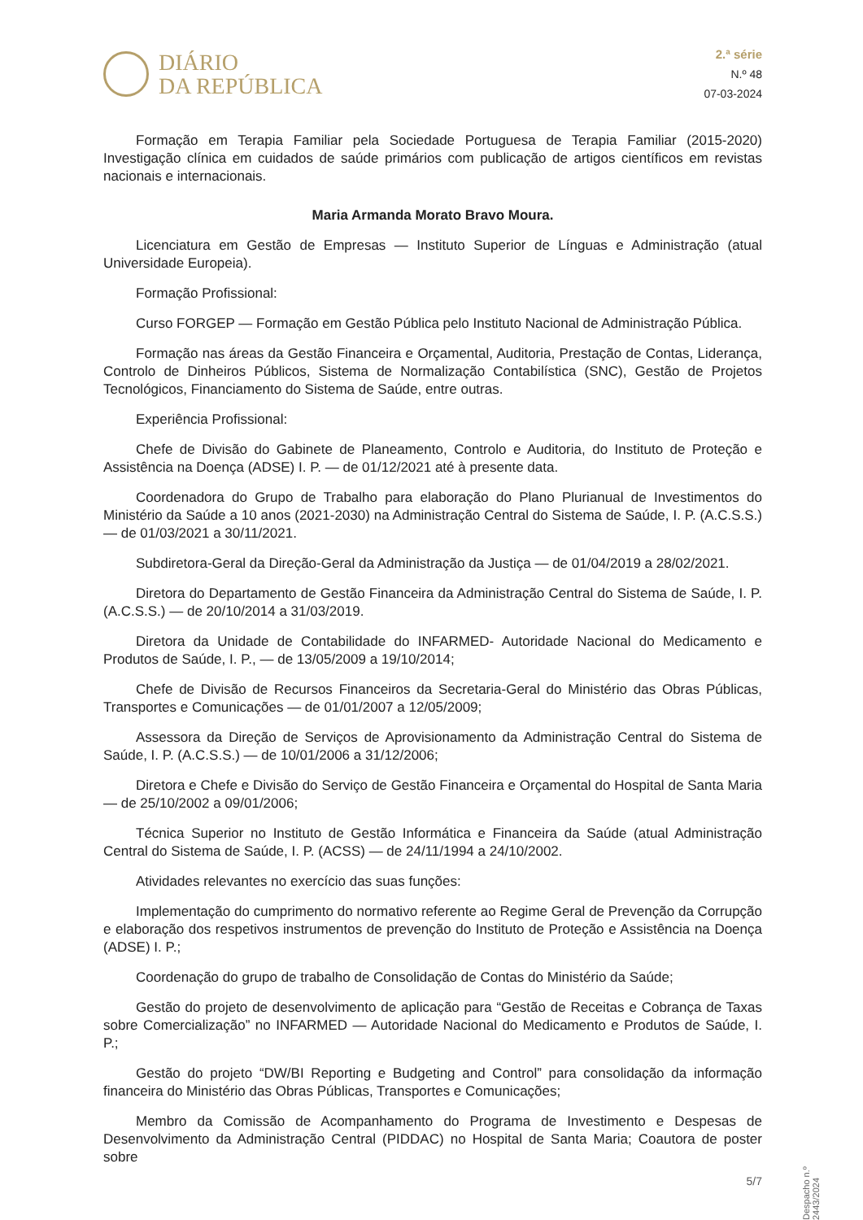DIÁRIO
DA REPÚBLICA
2.ª série
N.º 48
07-03-2024
Formação em Terapia Familiar pela Sociedade Portuguesa de Terapia Familiar (2015-2020) Investigação clínica em cuidados de saúde primários com publicação de artigos científicos em revistas nacionais e internacionais.
Maria Armanda Morato Bravo Moura.
Licenciatura em Gestão de Empresas — Instituto Superior de Línguas e Administração (atual Universidade Europeia).
Formação Profissional:
Curso FORGEP — Formação em Gestão Pública pelo Instituto Nacional de Administração Pública.
Formação nas áreas da Gestão Financeira e Orçamental, Auditoria, Prestação de Contas, Liderança, Controlo de Dinheiros Públicos, Sistema de Normalização Contabilística (SNC), Gestão de Projetos Tecnológicos, Financiamento do Sistema de Saúde, entre outras.
Experiência Profissional:
Chefe de Divisão do Gabinete de Planeamento, Controlo e Auditoria, do Instituto de Proteção e Assistência na Doença (ADSE) I. P. — de 01/12/2021 até à presente data.
Coordenadora do Grupo de Trabalho para elaboração do Plano Plurianual de Investimentos do Ministério da Saúde a 10 anos (2021-2030) na Administração Central do Sistema de Saúde, I. P. (A.C.S.S.) — de 01/03/2021 a 30/11/2021.
Subdiretora-Geral da Direção-Geral da Administração da Justiça — de 01/04/2019 a 28/02/2021.
Diretora do Departamento de Gestão Financeira da Administração Central do Sistema de Saúde, I. P. (A.C.S.S.) — de 20/10/2014 a 31/03/2019.
Diretora da Unidade de Contabilidade do INFARMED- Autoridade Nacional do Medicamento e Produtos de Saúde, I. P., — de 13/05/2009 a 19/10/2014;
Chefe de Divisão de Recursos Financeiros da Secretaria-Geral do Ministério das Obras Públicas, Transportes e Comunicações — de 01/01/2007 a 12/05/2009;
Assessora da Direção de Serviços de Aprovisionamento da Administração Central do Sistema de Saúde, I. P. (A.C.S.S.) — de 10/01/2006 a 31/12/2006;
Diretora e Chefe e Divisão do Serviço de Gestão Financeira e Orçamental do Hospital de Santa Maria — de 25/10/2002 a 09/01/2006;
Técnica Superior no Instituto de Gestão Informática e Financeira da Saúde (atual Administração Central do Sistema de Saúde, I. P. (ACSS) — de 24/11/1994 a 24/10/2002.
Atividades relevantes no exercício das suas funções:
Implementação do cumprimento do normativo referente ao Regime Geral de Prevenção da Corrupção e elaboração dos respetivos instrumentos de prevenção do Instituto de Proteção e Assistência na Doença (ADSE) I. P.;
Coordenação do grupo de trabalho de Consolidação de Contas do Ministério da Saúde;
Gestão do projeto de desenvolvimento de aplicação para “Gestão de Receitas e Cobrança de Taxas sobre Comercialização” no INFARMED — Autoridade Nacional do Medicamento e Produtos de Saúde, I. P.;
Gestão do projeto “DW/BI Reporting e Budgeting and Control” para consolidação da informação financeira do Ministério das Obras Públicas, Transportes e Comunicações;
Membro da Comissão de Acompanhamento do Programa de Investimento e Despesas de Desenvolvimento da Administração Central (PIDDAC) no Hospital de Santa Maria; Coautora de poster sobre
Despacho n.º 2443/2024
5/7